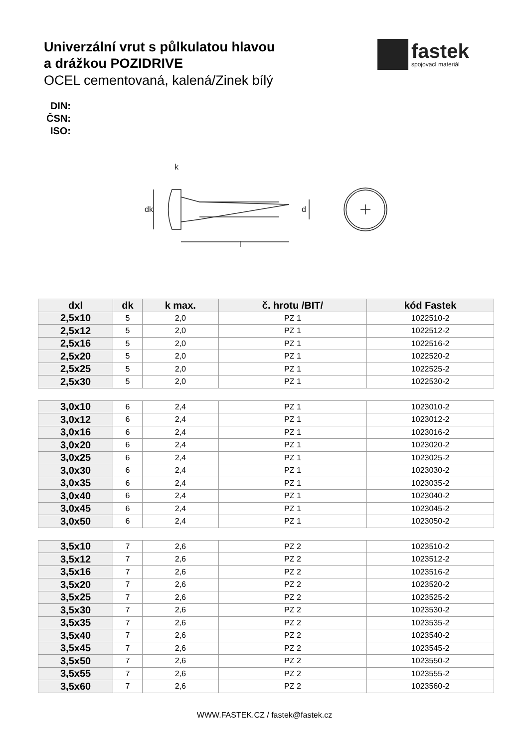Univerzální vrut s půlkulatou hlavou
a drážkou POZIDRIVE
OCEL cementovaná, kalená/Zinek bílý
fastek
spojovací materiál
DIN:
ČSN:
ISO:
k
l
dk
d
| dxl | dk | k max. | č. hrotu /BIT/ | kód Fastek |
| --- | --- | --- | --- | --- |
| 2,5x10 | 5 | 2,0 | PZ 1 | 1022510-2 |
| 2,5x12 | 5 | 2,0 | PZ 1 | 1022512-2 |
| 2,5x16 | 5 | 2,0 | PZ 1 | 1022516-2 |
| 2,5x20 | 5 | 2,0 | PZ 1 | 1022520-2 |
| 2,5x25 | 5 | 2,0 | PZ 1 | 1022525-2 |
| 2,5x30 | 5 | 2,0 | PZ 1 | 1022530-2 |
| 3,0x10 | 6 | 2,4 | PZ 1 | 1023010-2 |
| 3,0x12 | 6 | 2,4 | PZ 1 | 1023012-2 |
| 3,0x16 | 6 | 2,4 | PZ 1 | 1023016-2 |
| 3,0x20 | 6 | 2,4 | PZ 1 | 1023020-2 |
| 3,0x25 | 6 | 2,4 | PZ 1 | 1023025-2 |
| 3,0x30 | 6 | 2,4 | PZ 1 | 1023030-2 |
| 3,0x35 | 6 | 2,4 | PZ 1 | 1023035-2 |
| 3,0x40 | 6 | 2,4 | PZ 1 | 1023040-2 |
| 3,0x45 | 6 | 2,4 | PZ 1 | 1023045-2 |
| 3,0x50 | 6 | 2,4 | PZ 1 | 1023050-2 |
| 3,5x10 | 7 | 2,6 | PZ 2 | 1023510-2 |
| 3,5x12 | 7 | 2,6 | PZ 2 | 1023512-2 |
| 3,5x16 | 7 | 2,6 | PZ 2 | 1023516-2 |
| 3,5x20 | 7 | 2,6 | PZ 2 | 1023520-2 |
| 3,5x25 | 7 | 2,6 | PZ 2 | 1023525-2 |
| 3,5x30 | 7 | 2,6 | PZ 2 | 1023530-2 |
| 3,5x35 | 7 | 2,6 | PZ 2 | 1023535-2 |
| 3,5x40 | 7 | 2,6 | PZ 2 | 1023540-2 |
| 3,5x45 | 7 | 2,6 | PZ 2 | 1023545-2 |
| 3,5x50 | 7 | 2,6 | PZ 2 | 1023550-2 |
| 3,5x55 | 7 | 2,6 | PZ 2 | 1023555-2 |
| 3,5x60 | 7 | 2,6 | PZ 2 | 1023560-2 |
WWW.FASTEK.CZ / fastek@fastek.cz